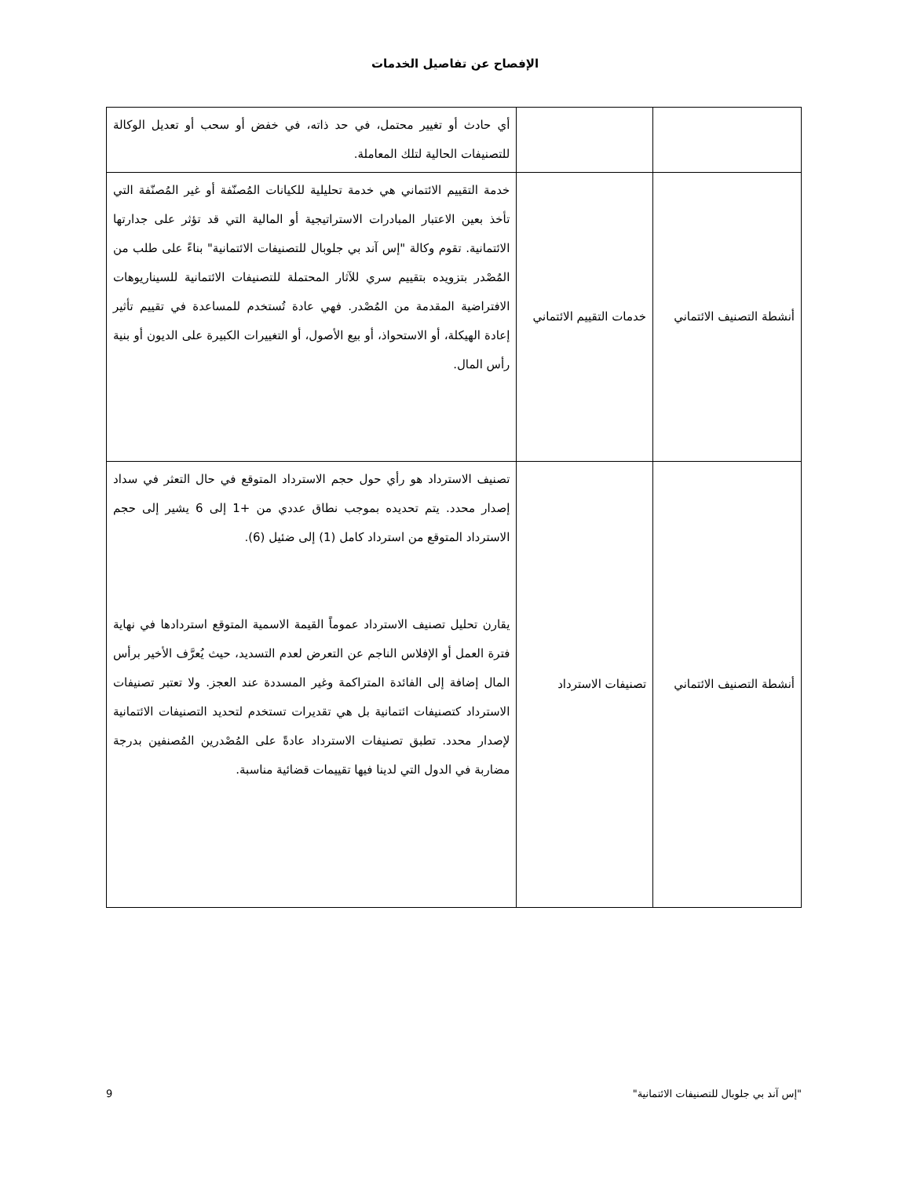الإفصاح عن تفاصيل الخدمات
| | | أي حادث أو تغيير محتمل، في حد ذاته، في خفض أو سحب أو تعديل الوكالة للتصنيفات الحالية لتلك المعاملة. |
| أنشطة التصنيف الائتماني | خدمات التقييم الائتماني | خدمة التقييم الائتماني هي خدمة تحليلية للكيانات المُصنّفة أو غير المُصنّفة التي تأخذ بعين الاعتبار المبادرات الاستراتيجية أو المالية التي قد تؤثر على جدارتها الائتمانية. تقوم وكالة "إس آند بي جلوبال للتصنيفات الائتمانية" بناءً على طلب من المُصْدر بتزويده بتقييم سري للآثار المحتملة للتصنيفات الائتمانية للسيناريوهات الافتراضية المقدمة من المُصْدر. فهي عادة تُستخدم للمساعدة في تقييم تأثير إعادة الهيكلة، أو الاستحواذ، أو بيع الأصول، أو التغييرات الكبيرة على الديون أو بنية رأس المال. |
| أنشطة التصنيف الائتماني | تصنيفات الاسترداد | تصنيف الاسترداد هو رأي حول حجم الاسترداد المتوقع في حال التعثر في سداد إصدار محدد. يتم تحديده بموجب نطاق عددي من +1 إلى 6 يشير إلى حجم الاسترداد المتوقع من استرداد كامل (1) إلى ضئيل (6). يقارن تحليل تصنيف الاسترداد عموماً القيمة الاسمية المتوقع استردادها في نهاية فترة العمل أو الإفلاس الناجم عن التعرض لعدم التسديد، حيث يُعرَّف الأخير برأس المال إضافة إلى الفائدة المتراكمة وغير المسددة عند العجز. ولا تعتبر تصنيفات الاسترداد كتصنيفات ائتمانية بل هي تقديرات تستخدم لتحديد التصنيفات الائتمانية لإصدار محدد. تطبق تصنيفات الاسترداد عادةً على المُصْدرين المُصنفين بدرجة مضاربة في الدول التي لدينا فيها تقييمات قضائية مناسبة. |
"إس آند بي جلوبال للتصنيفات الائتمانية" 9